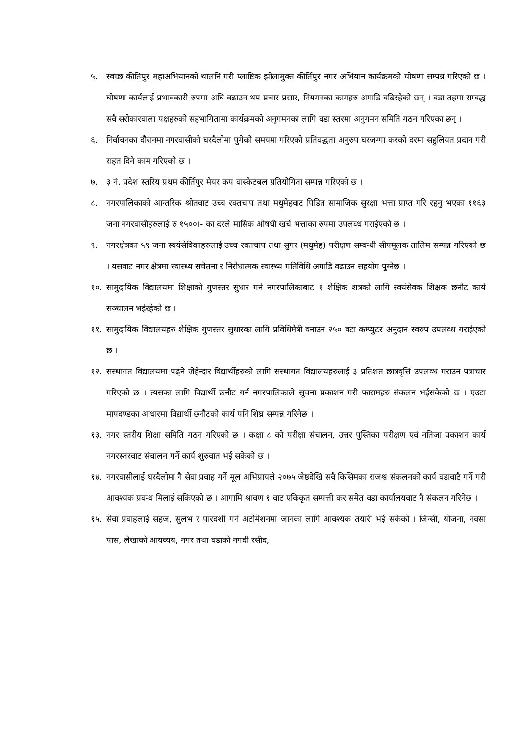५. स्वच्छ कीतिपुर महाअभियानको थालनि गरी प्लाष्टिक झोलामुक्त कीर्तिपुर नगर अभियान कार्यक्रमको घोषणा सम्पन्न गरिएको छ । घोषणा कार्यलाई प्रभावकारी रुपमा अघि वढाउन थप प्रचार प्रसार, नियमनका कामहरु अगाडि वढिरहेको छन् । वडा तहमा सम्वद्ध सवै सरोकारवाला पक्षहरुको सहभागितामा कार्यक्रमको अनुगमनका लागि वडा स्तरमा अनुगमन समिति गठन गरिएका छन् ।
६. निर्वाचनका दौरानमा नगरवासीको घरदैलोमा पुगेको समयमा गरिएको प्रतिवद्धता अनुरुप घरजग्गा करको दरमा सहुलियत प्रदान गरी राहत दिने काम गरिएको छ ।
७. ३ नं. प्रदेश स्तरिय प्रथम कीर्तिपुर मेयर कप वास्केटबल प्रतियोगिता सम्पन्न गरिएको छ ।
८. नगरपालिकाको आन्तरिक श्रोतवाट उच्च रक्तचाप तथा मधुमेहवाट पिडित सामाजिक सुरक्षा भत्ता प्राप्त गरि रहनु भएका ११६३ जना नगरवासीहरुलाई रु १५००।- का दरले मासिक औषधी खर्च भत्ताका रुपमा उपलव्ध गराईएको छ ।
९. नगरक्षेत्रका ५९ जना स्वयंसेविकाहरुलाई उच्च रक्तचाप तथा सुगर (मधुमेह) परीक्षण सम्वन्धी सीपमूलक तालिम सम्पन्न गरिएको छ । यसवाट नगर क्षेत्रमा स्वास्थ्य सचेतना र निरोधात्मक स्वास्थ्य गतिविधि अगाडि वढाउन सहयोग पुग्नेछ ।
१०. सामुदायिक विद्यालयमा शिक्षाको गुणस्तर सुधार गर्न नगरपालिकाबाट १ शैक्षिक शत्रको लागि स्वयंसेवक शिक्षक छनौट कार्य सञ्चालन भईरहेको छ ।
११. सामुदायिक विद्यालयहरु शैक्षिक गुणस्तर सुधारका लागि प्रविधिमैत्री वनाउन २५० वटा कम्प्युटर अनुदान स्वरुप उपलव्ध गराईएको छ ।
१२. संस्थागत विद्यालयमा पढ्ने जेहेन्दार विद्यार्थीहरुको लागि संस्थागत विद्यालयहरुलाई ३ प्रतिशत छात्रवृत्ति उपलव्ध गराउन पत्राचार गरिएको छ । त्यसका लागि विद्यार्थी छनौट गर्न नगरपालिकाले सूचना प्रकाशन गरी फारामहरु संकलन भईसकेको छ । एउटा मापदण्डका आधारमा विद्यार्थी छनौटको कार्य पनि शिघ्र सम्पन्न गरिनेछ ।
१३. नगर स्तरीय शिक्षा समिति गठन गरिएको छ । कक्षा ८ को परीक्षा संचालन, उत्तर पुस्तिका परीक्षण एवं नतिजा प्रकाशन कार्य नगरस्तरवाट संचालन गर्ने कार्य शुरुवात भई सकेको छ ।
१४. नगरवासीलाई घरदैलोमा नै सेवा प्रवाह गर्ने मूल अभिप्रायले २०७५ जेष्ठदेखि सवै किसिमका राजश्व संकलनको कार्य वडावाटै गर्ने गरी आवश्यक प्रवन्ध मिलाई सकिएको छ । आगामि श्रावण १ वाट एकिकृत सम्पत्ती कर समेत वडा कार्यालयवाट नै संकलन गरिनेछ ।
१५. सेवा प्रवाहलाई सहज, सुलभ र पारदर्शी गर्न अटोमेशनमा जानका लागि आवश्यक तयारी भई सकेको । जिन्सी, योजना, नक्सा पास, लेखाको आयव्यय, नगर तथा वडाको नगदी रसीद,